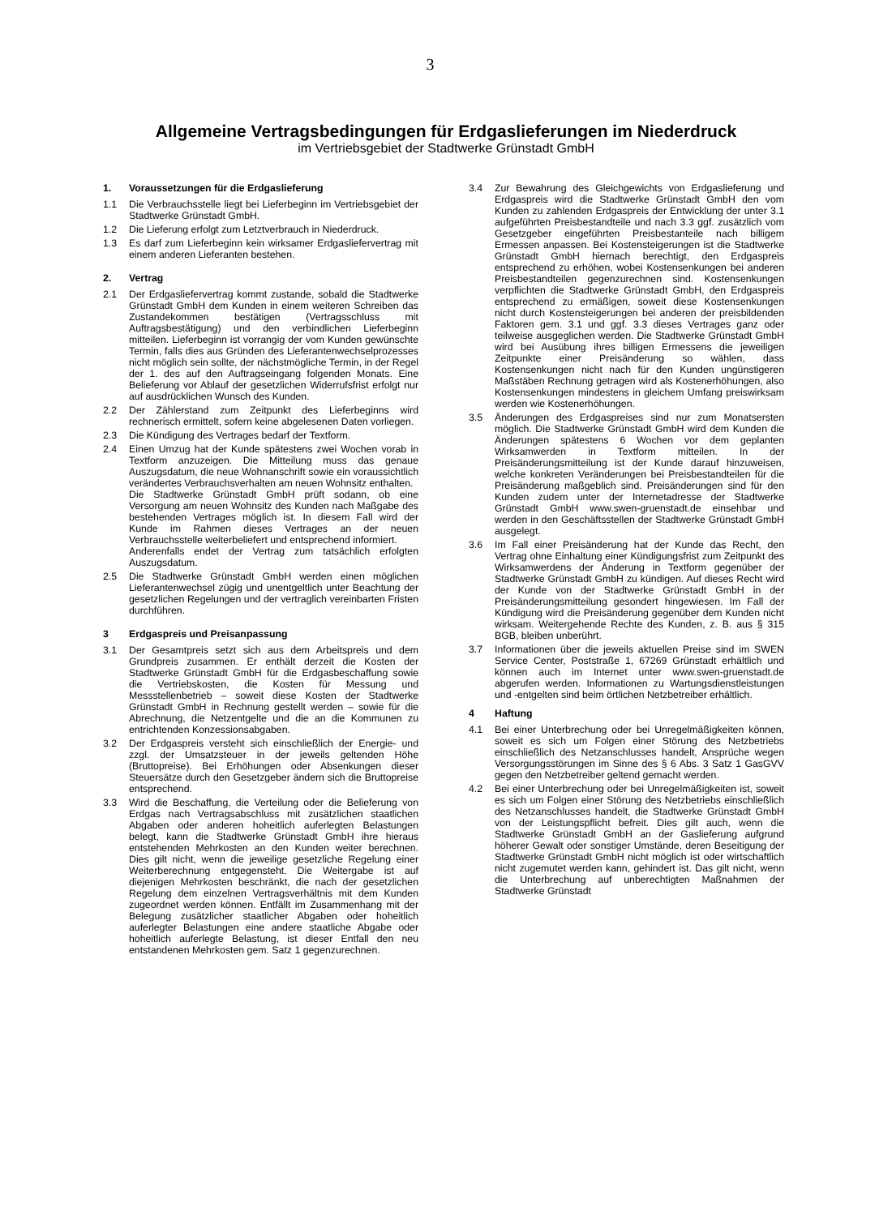3
Allgemeine Vertragsbedingungen für Erdgaslieferungen im Niederdruck
im Vertriebsgebiet der Stadtwerke Grünstadt GmbH
1. Voraussetzungen für die Erdgaslieferung
1.1 Die Verbrauchsstelle liegt bei Lieferbeginn im Vertriebsgebiet der Stadtwerke Grünstadt GmbH.
1.2 Die Lieferung erfolgt zum Letztverbrauch in Niederdruck.
1.3 Es darf zum Lieferbeginn kein wirksamer Erdgasliefervertrag mit einem anderen Lieferanten bestehen.
2. Vertrag
2.1 Der Erdgasliefervertrag kommt zustande, sobald die Stadtwerke Grünstadt GmbH dem Kunden in einem weiteren Schreiben das Zustandekommen bestätigen (Vertragsschluss mit Auftragsbestätigung) und den verbindlichen Lieferbeginn mitteilen. Lieferbeginn ist vorrangig der vom Kunden gewünschte Termin, falls dies aus Gründen des Lieferantenwechselprozesses nicht möglich sein sollte, der nächstmögliche Termin, in der Regel der 1. des auf den Auftragseingang folgenden Monats. Eine Belieferung vor Ablauf der gesetzlichen Widerrufsfrist erfolgt nur auf ausdrücklichen Wunsch des Kunden.
2.2 Der Zählerstand zum Zeitpunkt des Lieferbeginns wird rechnerisch ermittelt, sofern keine abgelesenen Daten vorliegen.
2.3 Die Kündigung des Vertrages bedarf der Textform.
2.4 Einen Umzug hat der Kunde spätestens zwei Wochen vorab in Textform anzuzeigen. Die Mitteilung muss das genaue Auszugsdatum, die neue Wohnanschrift sowie ein voraussichtlich verändertes Verbrauchsverhalten am neuen Wohnsitz enthalten.
Die Stadtwerke Grünstadt GmbH prüft sodann, ob eine Versorgung am neuen Wohnsitz des Kunden nach Maßgabe des bestehenden Vertrages möglich ist. In diesem Fall wird der Kunde im Rahmen dieses Vertrages an der neuen Verbrauchsstelle weiterbeliefert und entsprechend informiert.
Anderenfalls endet der Vertrag zum tatsächlich erfolgten Auszugsdatum.
2.5 Die Stadtwerke Grünstadt GmbH werden einen möglichen Lieferantenwechsel zügig und unentgeltlich unter Beachtung der gesetzlichen Regelungen und der vertraglich vereinbarten Fristen durchführen.
3 Erdgaspreis und Preisanpassung
3.1 Der Gesamtpreis setzt sich aus dem Arbeitspreis und dem Grundpreis zusammen. Er enthält derzeit die Kosten der Stadtwerke Grünstadt GmbH für die Erdgasbeschaffung sowie die Vertriebskosten, die Kosten für Messung und Messstellenbetrieb – soweit diese Kosten der Stadtwerke Grünstadt GmbH in Rechnung gestellt werden – sowie für die Abrechnung, die Netzentgelte und die an die Kommunen zu entrichtenden Konzessionsabgaben.
3.2 Der Erdgaspreis versteht sich einschließlich der Energie- und zzgl. der Umsatzsteuer in der jeweils geltenden Höhe (Bruttopreise). Bei Erhöhungen oder Absenkungen dieser Steuersätze durch den Gesetzgeber ändern sich die Bruttopreise entsprechend.
3.3 Wird die Beschaffung, die Verteilung oder die Belieferung von Erdgas nach Vertragsabschluss mit zusätzlichen staatlichen Abgaben oder anderen hoheitlich auferlegten Belastungen belegt, kann die Stadtwerke Grünstadt GmbH ihre hieraus entstehenden Mehrkosten an den Kunden weiter berechnen. Dies gilt nicht, wenn die jeweilige gesetzliche Regelung einer Weiterberechnung entgegensteht. Die Weitergabe ist auf diejenigen Mehrkosten beschränkt, die nach der gesetzlichen Regelung dem einzelnen Vertragsverhältnis mit dem Kunden zugeordnet werden können. Entfällt im Zusammenhang mit der Belegung zusätzlicher staatlicher Abgaben oder hoheitlich auferlegter Belastungen eine andere staatliche Abgabe oder hoheitlich auferlegte Belastung, ist dieser Entfall den neu entstandenen Mehrkosten gem. Satz 1 gegenzurechnen.
3.4 Zur Bewahrung des Gleichgewichts von Erdgaslieferung und Erdgaspreis wird die Stadtwerke Grünstadt GmbH den vom Kunden zu zahlenden Erdgaspreis der Entwicklung der unter 3.1 aufgeführten Preisbestandteile und nach 3.3 ggf. zusätzlich vom Gesetzgeber eingeführten Preisbestanteile nach billigem Ermessen anpassen. Bei Kostensteigerungen ist die Stadtwerke Grünstadt GmbH hiernach berechtigt, den Erdgaspreis entsprechend zu erhöhen, wobei Kostensenkungen bei anderen Preisbestandteilen gegenzurechnen sind. Kostensenkungen verpflichten die Stadtwerke Grünstadt GmbH, den Erdgaspreis entsprechend zu ermäßigen, soweit diese Kostensenkungen nicht durch Kostensteigerungen bei anderen der preisbildenden Faktoren gem. 3.1 und ggf. 3.3 dieses Vertrages ganz oder teilweise ausgeglichen werden. Die Stadtwerke Grünstadt GmbH wird bei Ausübung ihres billigen Ermessens die jeweiligen Zeitpunkte einer Preisänderung so wählen, dass Kostensenkungen nicht nach für den Kunden ungünstigeren Maßstäben Rechnung getragen wird als Kostenerhöhungen, also Kostensenkungen mindestens in gleichem Umfang preiswirksam werden wie Kostenerhöhungen.
3.5 Änderungen des Erdgaspreises sind nur zum Monatsersten möglich. Die Stadtwerke Grünstadt GmbH wird dem Kunden die Änderungen spätestens 6 Wochen vor dem geplanten Wirksamwerden in Textform mitteilen. In der Preisänderungsmitteilung ist der Kunde darauf hinzuweisen, welche konkreten Veränderungen bei Preisbestandteilen für die Preisänderung maßgeblich sind. Preisänderungen sind für den Kunden zudem unter der Internetadresse der Stadtwerke Grünstadt GmbH www.swen-gruenstadt.de einsehbar und werden in den Geschäftsstellen der Stadtwerke Grünstadt GmbH ausgelegt.
3.6 Im Fall einer Preisänderung hat der Kunde das Recht, den Vertrag ohne Einhaltung einer Kündigungsfrist zum Zeitpunkt des Wirksamwerdens der Änderung in Textform gegenüber der Stadtwerke Grünstadt GmbH zu kündigen. Auf dieses Recht wird der Kunde von der Stadtwerke Grünstadt GmbH in der Preisänderungsmitteilung gesondert hingewiesen. Im Fall der Kündigung wird die Preisänderung gegenüber dem Kunden nicht wirksam. Weitergehende Rechte des Kunden, z. B. aus § 315 BGB, bleiben unberührt.
3.7 Informationen über die jeweils aktuellen Preise sind im SWEN Service Center, Poststraße 1, 67269 Grünstadt erhältlich und können auch im Internet unter www.swen-gruenstadt.de abgerufen werden. Informationen zu Wartungsdienstleistungen und -entgelten sind beim örtlichen Netzbetreiber erhältlich.
4 Haftung
4.1 Bei einer Unterbrechung oder bei Unregelmäßigkeiten können, soweit es sich um Folgen einer Störung des Netzbetriebs einschließlich des Netzanschlusses handelt, Ansprüche wegen Versorgungsstörungen im Sinne des § 6 Abs. 3 Satz 1 GasGVV gegen den Netzbetreiber geltend gemacht werden.
4.2 Bei einer Unterbrechung oder bei Unregelmäßigkeiten ist, soweit es sich um Folgen einer Störung des Netzbetriebs einschließlich des Netzanschlusses handelt, die Stadtwerke Grünstadt GmbH von der Leistungspflicht befreit. Dies gilt auch, wenn die Stadtwerke Grünstadt GmbH an der Gaslieferung aufgrund höherer Gewalt oder sonstiger Umstände, deren Beseitigung der Stadtwerke Grünstadt GmbH nicht möglich ist oder wirtschaftlich nicht zugemutet werden kann, gehindert ist. Das gilt nicht, wenn die Unterbrechung auf unberechtigten Maßnahmen der Stadtwerke Grünstadt